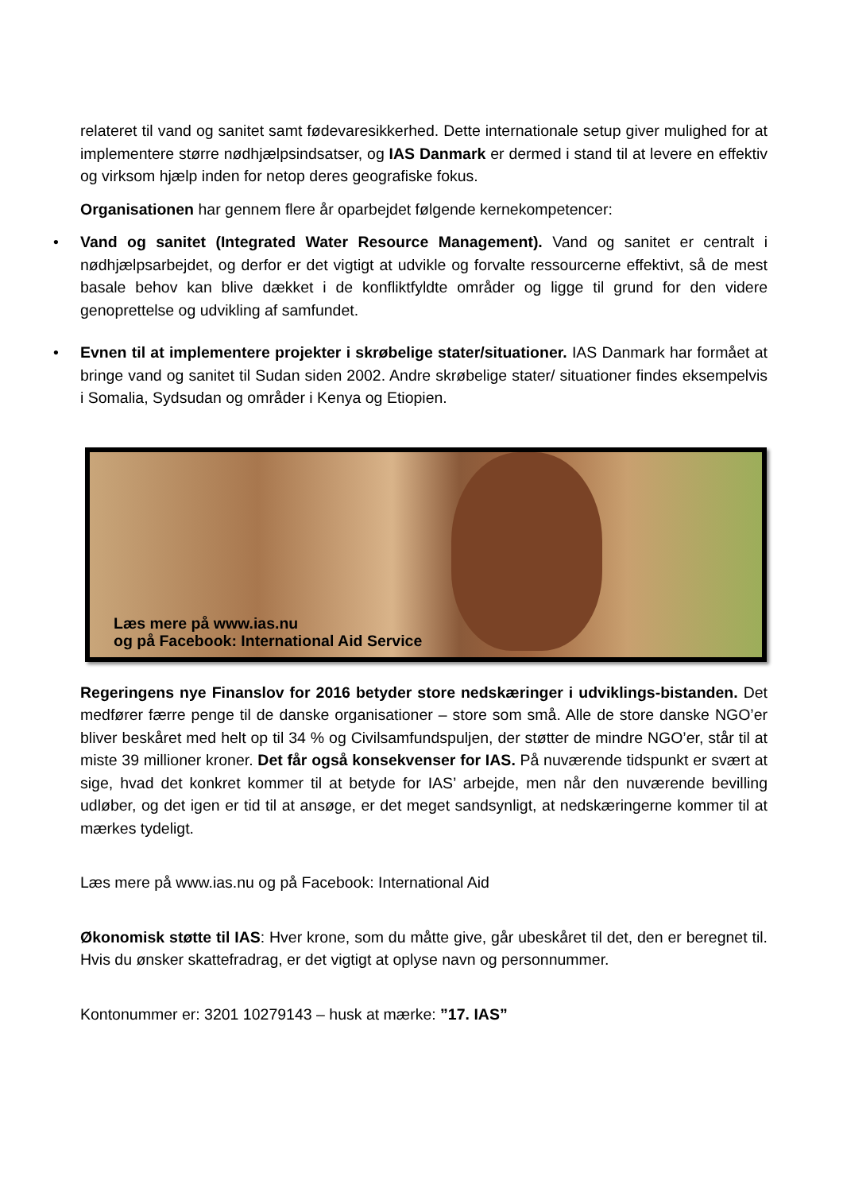relateret til vand og sanitet samt fødevaresikkerhed. Dette internationale setup giver mulighed for at implementere større nødhjælpsindsatser, og IAS Danmark er dermed i stand til at levere en effektiv og virksom hjælp inden for netop deres geografiske fokus.
Organisationen har gennem flere år oparbejdet følgende kernekompetencer:
• Vand og sanitet (Integrated Water Resource Management). Vand og sanitet er centralt i nødhjælpsarbejdet, og derfor er det vigtigt at udvikle og forvalte ressourcerne effektivt, så de mest basale behov kan blive dækket i de konfliktfyldte områder og ligge til grund for den videre genoprettelse og udvikling af samfundet.
• Evnen til at implementere projekter i skrøbelige stater/situationer. IAS Danmark har formået at bringe vand og sanitet til Sudan siden 2002. Andre skrøbelige stater/ situationer findes eksempelvis i Somalia, Sydsudan og områder i Kenya og Etiopien.
Læs mere på www.ias.nu
og på Facebook: International Aid Service
Regeringens nye Finanslov for 2016 betyder store nedskæringer i udviklings-bistanden. Det medfører færre penge til de danske organisationer – store som små. Alle de store danske NGO’er bliver beskåret med helt op til 34 % og Civilsamfundspuljen, der støtter de mindre NGO’er, står til at miste 39 millioner kroner. Det får også konsekvenser for IAS. På nuværende tidspunkt er svært at sige, hvad det konkret kommer til at betyde for IAS’ arbejde, men når den nuværende bevilling udløber, og det igen er tid til at ansøge, er det meget sandsynligt, at nedskæringerne kommer til at mærkes tydeligt.
Læs mere på www.ias.nu og på Facebook: International Aid
Økonomisk støtte til IAS: Hver krone, som du måtte give, går ubeskåret til det, den er beregnet til. Hvis du ønsker skattefradrag, er det vigtigt at oplyse navn og personnummer.
Kontonummer er: 3201 10279143 – husk at mærke: ”17. IAS”